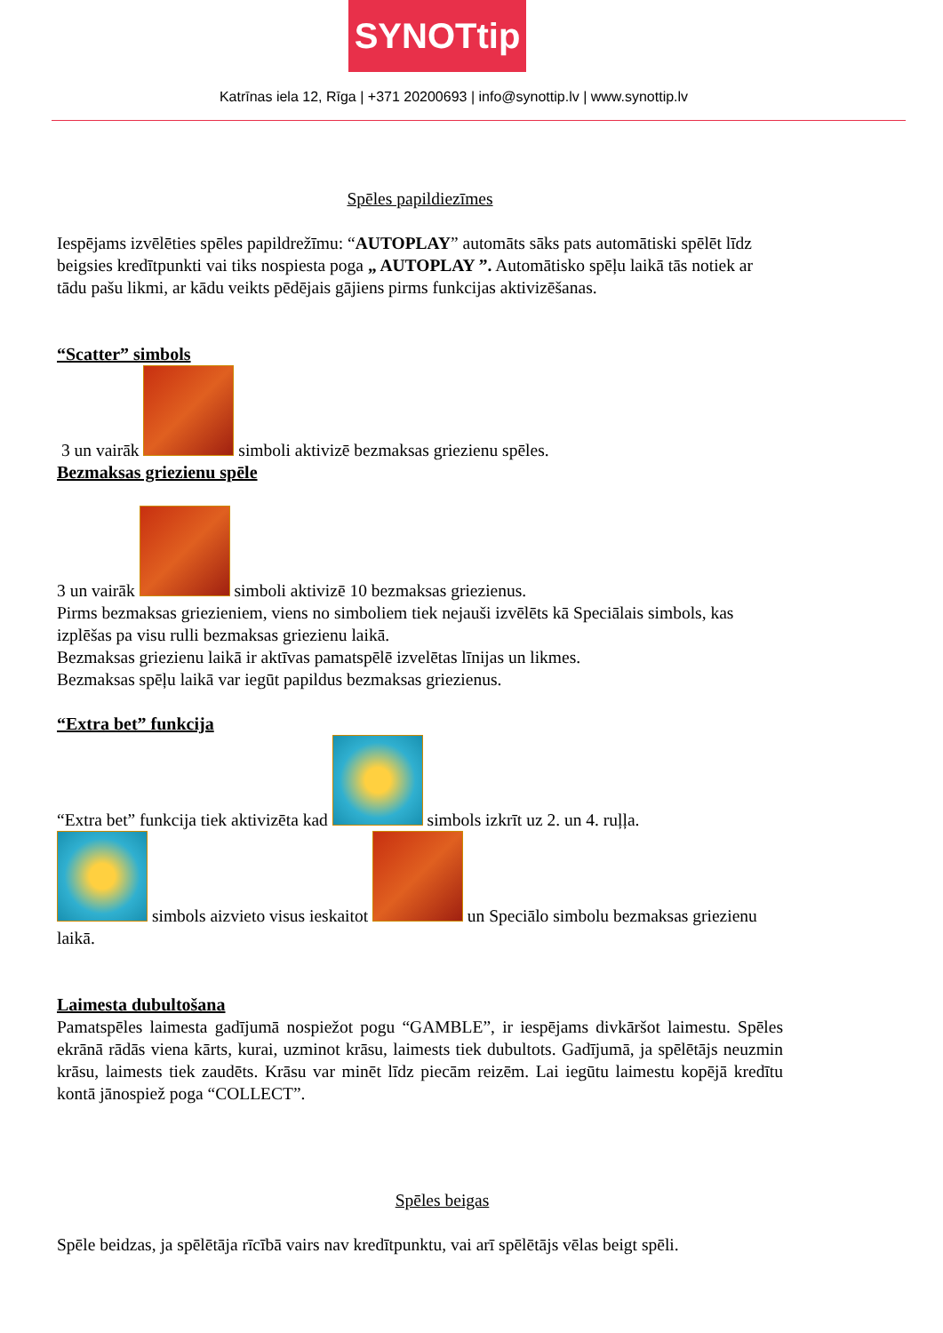SYNOTtip
Katrīnas iela 12, Rīga | +371 20200693 | info@synottip.lv | www.synottip.lv
Spēles papildiezīmes
Iespējams izvēlēties spēles papildrežīmu: “AUTOPLAY” automāts sāks pats automātiski spēlēt līdz beigsies kredītpunkti vai tiks nospiesta poga „ AUTOPLAY ”. Automātisko spēļu laikā tās notiek ar tādu pašu likmi, ar kādu veikts pēdējais gājiens pirms funkcijas aktivizēšanas.
“Scatter” simbols
3 un vairāk simboli aktivizē bezmaksas griezienu spēles.
Bezmaksas griezienu spēle
3 un vairāk simboli aktivizē 10 bezmaksas griezienus.
Pirms bezmaksas griezieniem, viens no simboliem tiek nejauši izvēlēts kā Speciālais simbols, kas izplēšas pa visu rulli bezmaksas griezienu laikā.
Bezmaksas griezienu laikā ir aktīvas pamatspēlē izvelētas līnijas un likmes.
Bezmaksas spēļu laikā var iegūt papildus bezmaksas griezienus.
“Extra bet” funkcija
“Extra bet” funkcija tiek aktivizēta kad simbols izkrīt uz 2. un 4. ruļļa.
simbols aizvieto visus ieskaitot un Speciālo simbolu bezmaksas griezienu laikā.
Laimesta dubultošana
Pamatspēles laimesta gadījumā nospiežot pogu “GAMBLE”, ir iespējams divkāršot laimestu. Spēles ekrānā rādās viena kārts, kurai, uzminot krāsu, laimests tiek dubultots. Gadījumā, ja spēlētājs neuzmin krāsu, laimests tiek zaudēts. Krāsu var minēt līdz piecām reizēm. Lai iegūtu laimestu kopējā kredītu kontā jānospiež poga “COLLECT”.
Spēles beigas
Spēle beidzas, ja spēlētāja rīcībā vairs nav kredītpunktu, vai arī spēlētājs vēlas beigt spēli.